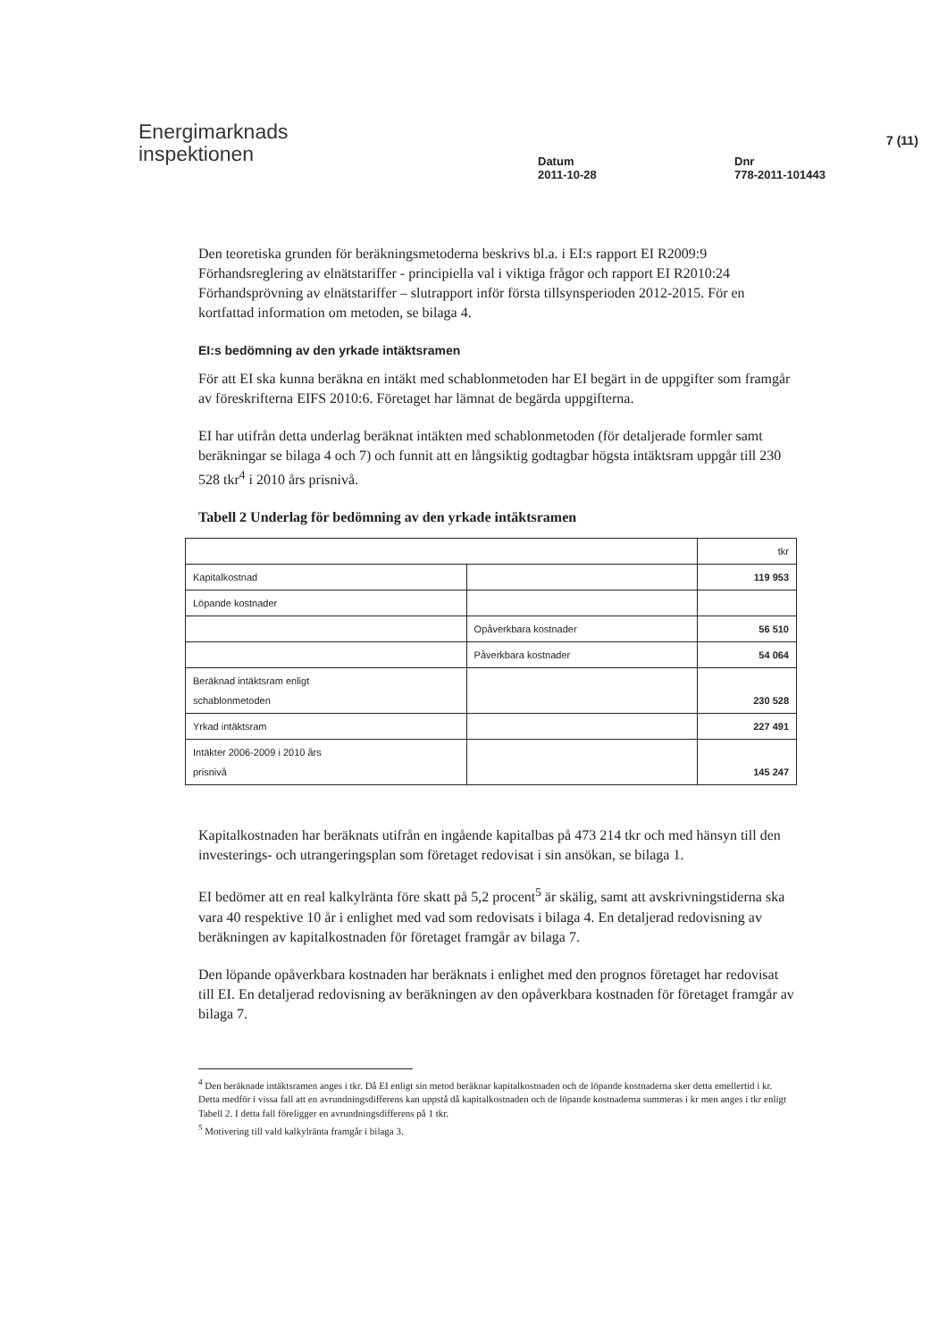Energimarknads
inspektionen
Datum
2011-10-28
Dnr
778-2011-101443
7 (11)
Den teoretiska grunden för beräkningsmetoderna beskrivs bl.a. i EI:s rapport EI R2009:9 Förhandsreglering av elnätstariffer - principiella val i viktiga frågor och rapport EI R2010:24 Förhandsprövning av elnätstariffer – slutrapport inför första tillsynsperioden 2012-2015. För en kortfattad information om metoden, se bilaga 4.
EI:s bedömning av den yrkade intäktsramen
För att EI ska kunna beräkna en intäkt med schablonmetoden har EI begärt in de uppgifter som framgår av föreskrifterna EIFS 2010:6. Företaget har lämnat de begärda uppgifterna.
EI har utifrån detta underlag beräknat intäkten med schablonmetoden (för detaljerade formler samt beräkningar se bilaga 4 och 7) och funnit att en långsiktig godtagbar högsta intäktsram uppgår till 230 528 tkr<sup>4</sup> i 2010 års prisnivå.
Tabell 2 Underlag för bedömning av den yrkade intäktsramen
| | | tkr |
| Kapitalkostnad | | 119 953 |
| Löpande kostnader | | |
| | Opåverkbara kostnader | 56 510 |
| | Påverkbara kostnader | 54 064 |
| Beräknad intäktsram enligt schablonmetoden | | 230 528 |
| Yrkad intäktsram | | 227 491 |
| Intäkter 2006-2009 i 2010 års prisnivå | | 145 247 |
Kapitalkostnaden har beräknats utifrån en ingående kapitalbas på 473 214 tkr och med hänsyn till den investerings- och utrangeringsplan som företaget redovisat i sin ansökan, se bilaga 1.
EI bedömer att en real kalkylränta före skatt på 5,2 procent<sup>5</sup> är skälig, samt att avskrivningstiderna ska vara 40 respektive 10 år i enlighet med vad som redovisats i bilaga 4. En detaljerad redovisning av beräkningen av kapitalkostnaden för företaget framgår av bilaga 7.
Den löpande opåverkbara kostnaden har beräknats i enlighet med den prognos företaget har redovisat till EI. En detaljerad redovisning av beräkningen av den opåverkbara kostnaden för företaget framgår av bilaga 7.
<sup>4</sup> Den beräknade intäktsramen anges i tkr. Då EI enligt sin metod beräknar kapitalkostnaden och de löpande kostnaderna sker detta emellertid i kr. Detta medför i vissa fall att en avrundningsdifferens kan uppstå då kapitalkostnaden och de löpande kostnaderna summeras i kr men anges i tkr enligt Tabell 2. I detta fall föreligger en avrundningsdifferens på 1 tkr.
<sup>5</sup> Motivering till vald kalkylränta framgår i bilaga 3.